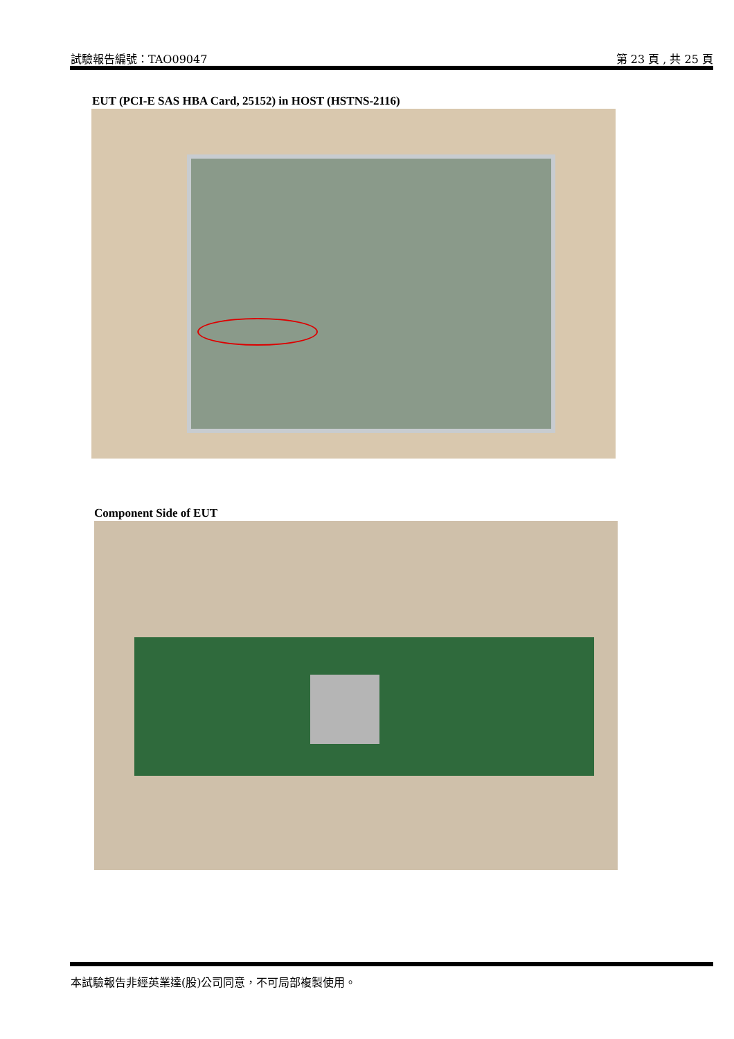試驗報告編號：TAO09047 第 23 頁 , 共 25 頁
EUT (PCI-E SAS HBA Card, 25152) in HOST (HSTNS-2116)
Component Side of EUT
本試驗報告非經英業達(股)公司同意，不可局部複製使用。